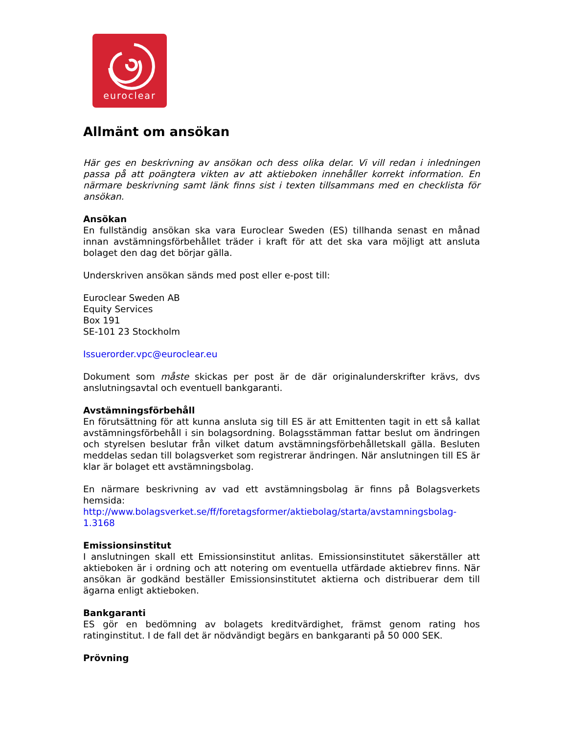euroclear
Allmänt om ansökan
Här ges en beskrivning av ansökan och dess olika delar. Vi vill redan i inledningen passa på att poängtera vikten av att aktieboken innehåller korrekt information. En närmare beskrivning samt länk finns sist i texten tillsammans med en checklista för ansökan.
Ansökan
En fullständig ansökan ska vara Euroclear Sweden (ES) tillhanda senast en månad innan avstämningsförbehållet träder i kraft för att det ska vara möjligt att ansluta bolaget den dag det börjar gälla.
Underskriven ansökan sänds med post eller e-post till:
Euroclear Sweden AB
Equity Services
Box 191
SE-101 23 Stockholm
Issuerorder.vpc@euroclear.eu
Dokument som måste skickas per post är de där originalunderskrifter krävs, dvs anslutningsavtal och eventuell bankgaranti.
Avstämningsförbehåll
En förutsättning för att kunna ansluta sig till ES är att Emittenten tagit in ett så kallat avstämningsförbehåll i sin bolagsordning. Bolagsstämman fattar beslut om ändringen och styrelsen beslutar från vilket datum avstämningsförbehålletskall gälla. Besluten meddelas sedan till bolagsverket som registrerar ändringen. När anslutningen till ES är klar är bolaget ett avstämningsbolag.
En närmare beskrivning av vad ett avstämningsbolag är finns på Bolagsverkets hemsida:
http://www.bolagsverket.se/ff/foretagsformer/aktiebolag/starta/avstamningsbolag-1.3168
Emissionsinstitut
I anslutningen skall ett Emissionsinstitut anlitas. Emissionsinstitutet säkerställer att aktieboken är i ordning och att notering om eventuella utfärdade aktiebrev finns. När ansökan är godkänd beställer Emissionsinstitutet aktierna och distribuerar dem till ägarna enligt aktieboken.
Bankgaranti
ES gör en bedömning av bolagets kreditvärdighet, främst genom rating hos ratinginstitut. I de fall det är nödvändigt begärs en bankgaranti på 50 000 SEK.
Prövning